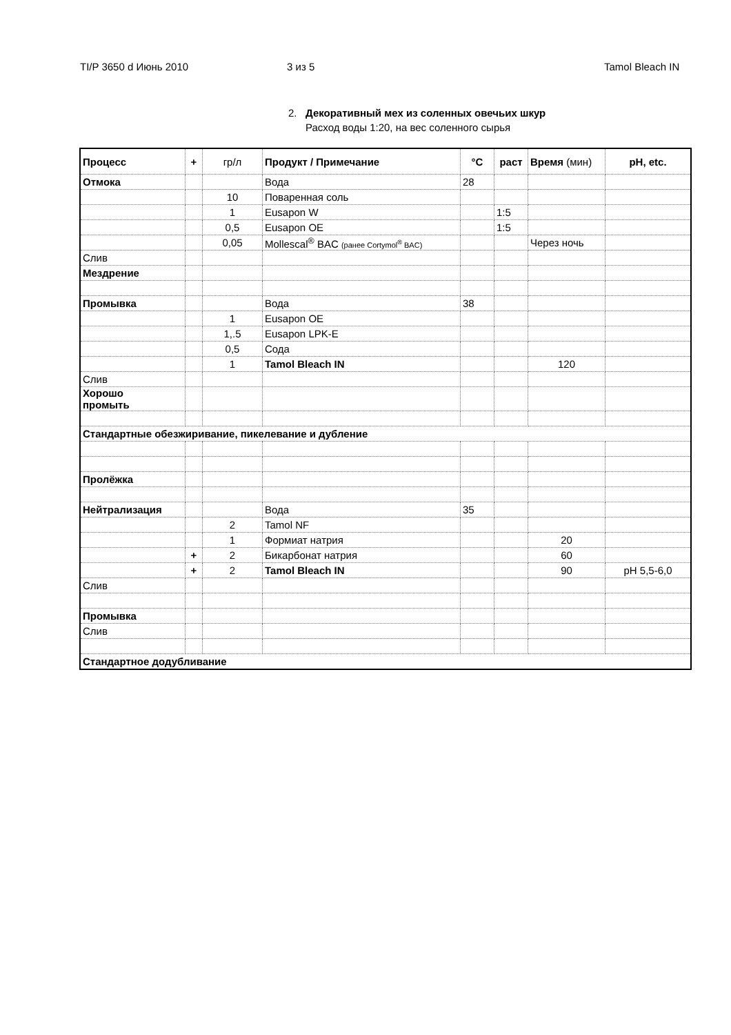TI/P 3650 d Июнь 2010 3 из 5 Tamol Bleach IN
2. Декоративный мех из соленных овечьих шкур
Расход воды 1:20, на вес соленного сырья
| Процесс | + | гр/л | Продукт / Примечание | °C | раст | Время (мин) | pH, etc. |
| --- | --- | --- | --- | --- | --- | --- | --- |
| Отмока | | | Вода | 28 | | | |
| | | 10 | Поваренная соль | | | | |
| | | 1 | Eusapon W | | 1:5 | | |
| | | 0,5 | Eusapon OE | | 1:5 | | |
| | | 0,05 | Mollescal<sup>®</sup> BAC (ранее Cortymol<sup>®</sup> BAC) | | | Через ночь | |
| Слив | | | | | | | |
| Мездрение | | | | | | | |
| Промывка | | | Вода | 38 | | | |
| | | 1 | Eusapon OE | | | | |
| | | 1,.5 | Eusapon LPK-E | | | | |
| | | 0,5 | Сода | | | | |
| | | 1 | Tamol Bleach IN | | | 120 | |
| Слив | | | | | | | |
| Хорошо промыть | | | | | | | |
| Стандартные обезжиривание, пикелевание и дубление | | | | | | | |
| Пролёжка | | | | | | | |
| Нейтрализация | | | Вода | 35 | | | |
| | | 2 | Tamol NF | | | | |
| | | 1 | Формиат натрия | | | 20 | |
| | + | 2 | Бикарбонат натрия | | | 60 | |
| | + | 2 | Tamol Bleach IN | | | 90 | pH 5,5-6,0 |
| Слив | | | | | | | |
| Промывка | | | | | | | |
| Слив | | | | | | | |
| Стандартное додубливание | | | | | | | |